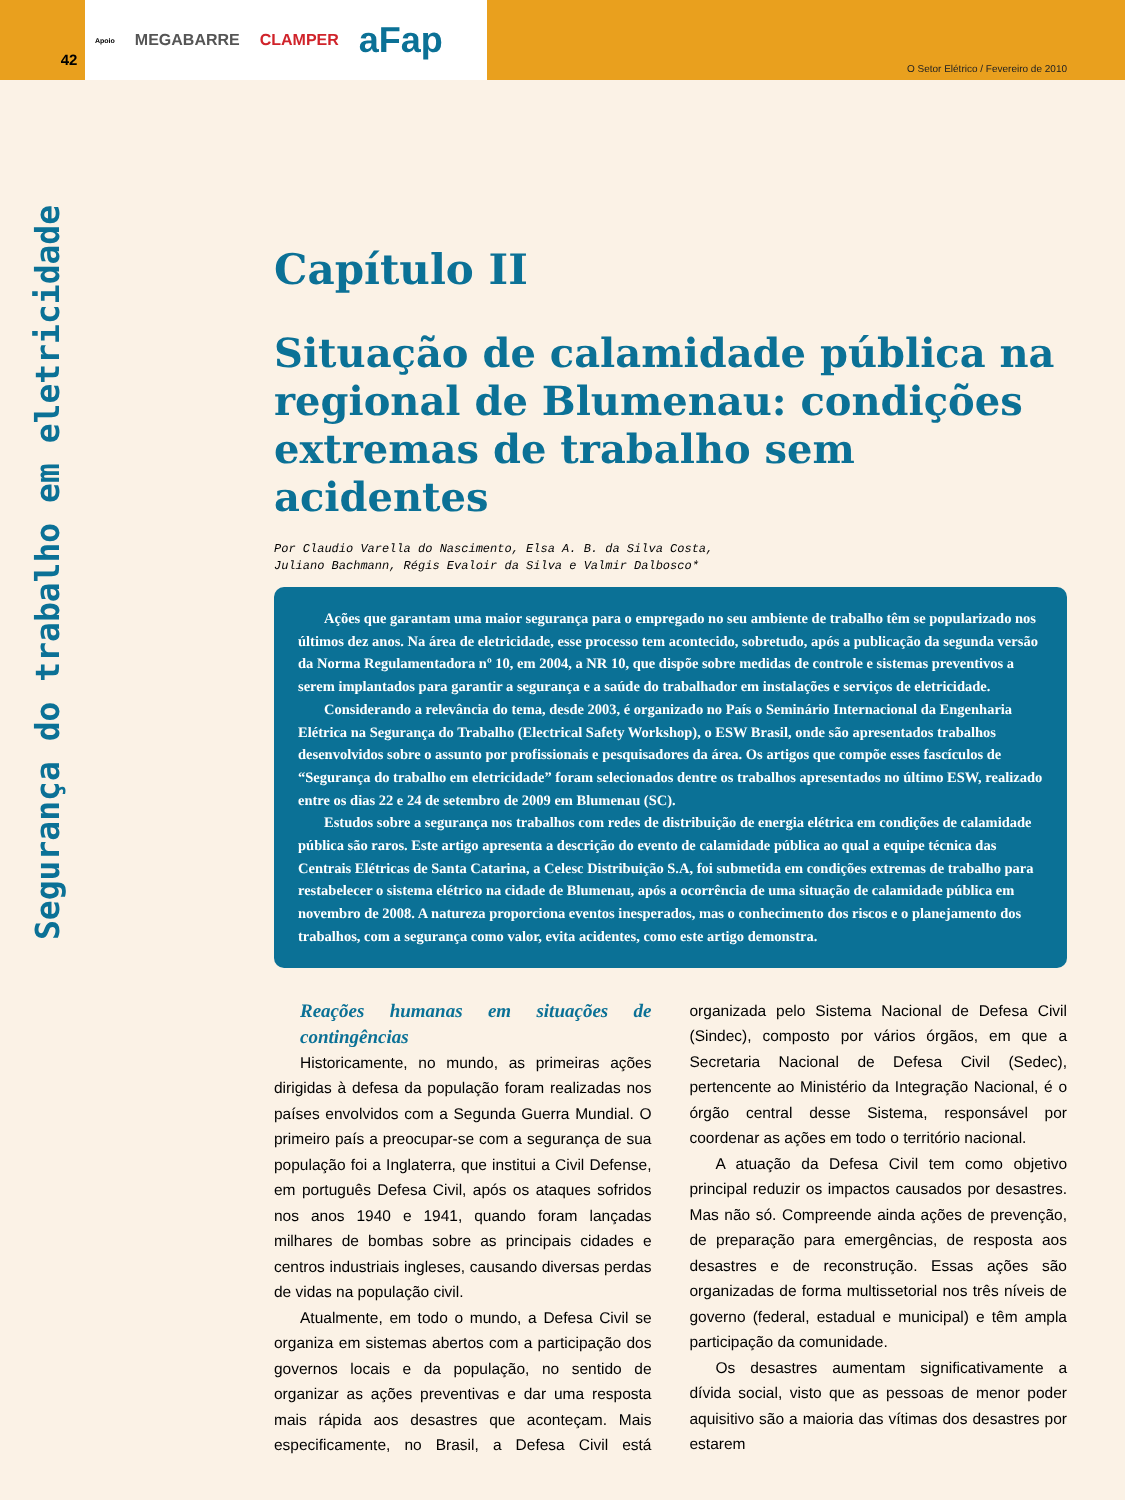42 Apoio MEGABARRE CLAMPER aFap
O Setor Elétrico / Fevereiro de 2010
Segurança do trabalho em eletricidade
Capítulo II
Situação de calamidade pública na regional de Blumenau: condições extremas de trabalho sem acidentes
Por Claudio Varella do Nascimento, Elsa A. B. da Silva Costa,
Juliano Bachmann, Régis Evaloir da Silva e Valmir Dalbosco*
Ações que garantam uma maior segurança para o empregado no seu ambiente de trabalho têm se popularizado nos últimos dez anos. Na área de eletricidade, esse processo tem acontecido, sobretudo, após a publicação da segunda versão da Norma Regulamentadora nº 10, em 2004, a NR 10, que dispõe sobre medidas de controle e sistemas preventivos a serem implantados para garantir a segurança e a saúde do trabalhador em instalações e serviços de eletricidade.
Considerando a relevância do tema, desde 2003, é organizado no País o Seminário Internacional da Engenharia Elétrica na Segurança do Trabalho (Electrical Safety Workshop), o ESW Brasil, onde são apresentados trabalhos desenvolvidos sobre o assunto por profissionais e pesquisadores da área. Os artigos que compõe esses fascículos de “Segurança do trabalho em eletricidade” foram selecionados dentre os trabalhos apresentados no último ESW, realizado entre os dias 22 e 24 de setembro de 2009 em Blumenau (SC).
Estudos sobre a segurança nos trabalhos com redes de distribuição de energia elétrica em condições de calamidade pública são raros. Este artigo apresenta a descrição do evento de calamidade pública ao qual a equipe técnica das Centrais Elétricas de Santa Catarina, a Celesc Distribuição S.A, foi submetida em condições extremas de trabalho para restabelecer o sistema elétrico na cidade de Blumenau, após a ocorrência de uma situação de calamidade pública em novembro de 2008. A natureza proporciona eventos inesperados, mas o conhecimento dos riscos e o planejamento dos trabalhos, com a segurança como valor, evita acidentes, como este artigo demonstra.
Reações humanas em situações de contingências
Historicamente, no mundo, as primeiras ações dirigidas à defesa da população foram realizadas nos países envolvidos com a Segunda Guerra Mundial. O primeiro país a preocupar-se com a segurança de sua população foi a Inglaterra, que institui a Civil Defense, em português Defesa Civil, após os ataques sofridos nos anos 1940 e 1941, quando foram lançadas milhares de bombas sobre as principais cidades e centros industriais ingleses, causando diversas perdas de vidas na população civil.
Atualmente, em todo o mundo, a Defesa Civil se organiza em sistemas abertos com a participação dos governos locais e da população, no sentido de organizar as ações preventivas e dar uma resposta mais rápida aos desastres que aconteçam. Mais especificamente, no Brasil, a Defesa Civil está organizada pelo Sistema Nacional de Defesa Civil (Sindec), composto por vários órgãos, em que a Secretaria Nacional de Defesa Civil (Sedec), pertencente ao Ministério da Integração Nacional, é o órgão central desse Sistema, responsável por coordenar as ações em todo o território nacional.
A atuação da Defesa Civil tem como objetivo principal reduzir os impactos causados por desastres. Mas não só. Compreende ainda ações de prevenção, de preparação para emergências, de resposta aos desastres e de reconstrução. Essas ações são organizadas de forma multissetorial nos três níveis de governo (federal, estadual e municipal) e têm ampla participação da comunidade.
Os desastres aumentam significativamente a dívida social, visto que as pessoas de menor poder aquisitivo são a maioria das vítimas dos desastres por estarem